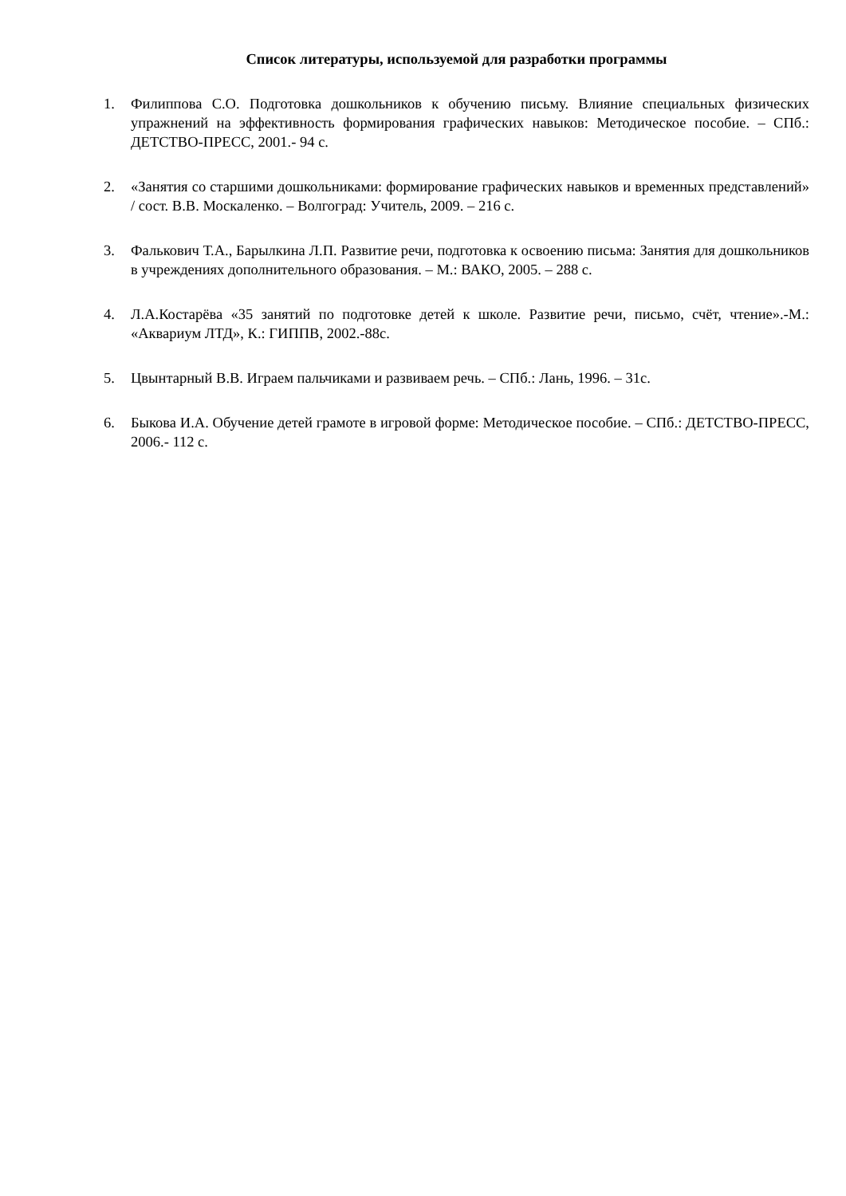Список литературы, используемой для разработки программы
1. Филиппова С.О. Подготовка дошкольников к обучению письму. Влияние специальных физических упражнений на эффективность формирования графических навыков: Методическое пособие. – СПб.: ДЕТСТВО-ПРЕСС, 2001.- 94 с.
2. «Занятия со старшими дошкольниками: формирование графических навыков и временных представлений» / сост. В.В. Москаленко. – Волгоград: Учитель, 2009. – 216 с.
3. Фалькович Т.А., Барылкина Л.П. Развитие речи, подготовка к освоению письма: Занятия для дошкольников в учреждениях дополнительного образования. – М.: ВАКО, 2005. – 288 с.
4. Л.А.Костарёва «35 занятий по подготовке детей к школе. Развитие речи, письмо, счёт, чтение».-М.: «Аквариум ЛТД», К.: ГИППВ, 2002.-88с.
5. Цвынтарный В.В. Играем пальчиками и развиваем речь. – СПб.: Лань, 1996. – 31с.
6. Быкова И.А. Обучение детей грамоте в игровой форме: Методическое пособие. – СПб.: ДЕТСТВО-ПРЕСС, 2006.- 112 с.